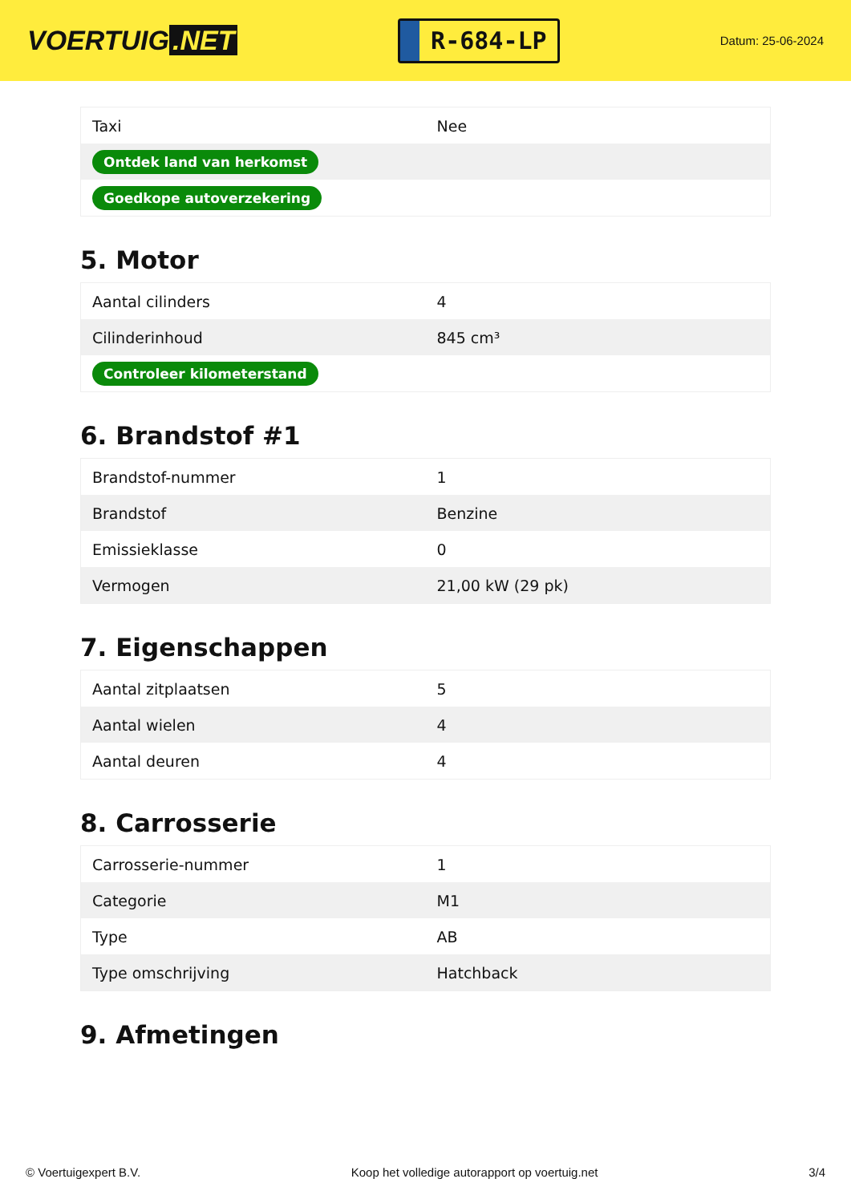VOERTUIG.NET
R-684-LP
Datum: 25-06-2024
| Taxi | Nee |
| Ontdek land van herkomst | |
| Goedkope autoverzekering | |
5. Motor
| Aantal cilinders | 4 |
| Cilinderinhoud | 845 cm³ |
| Controleer kilometerstand | |
6. Brandstof #1
| Brandstof-nummer | 1 |
| Brandstof | Benzine |
| Emissieklasse | 0 |
| Vermogen | 21,00 kW (29 pk) |
7. Eigenschappen
| Aantal zitplaatsen | 5 |
| Aantal wielen | 4 |
| Aantal deuren | 4 |
8. Carrosserie
| Carrosserie-nummer | 1 |
| Categorie | M1 |
| Type | AB |
| Type omschrijving | Hatchback |
9. Afmetingen
© Voertuigexpert B.V. Koop het volledige autorapport op voertuig.net 3/4